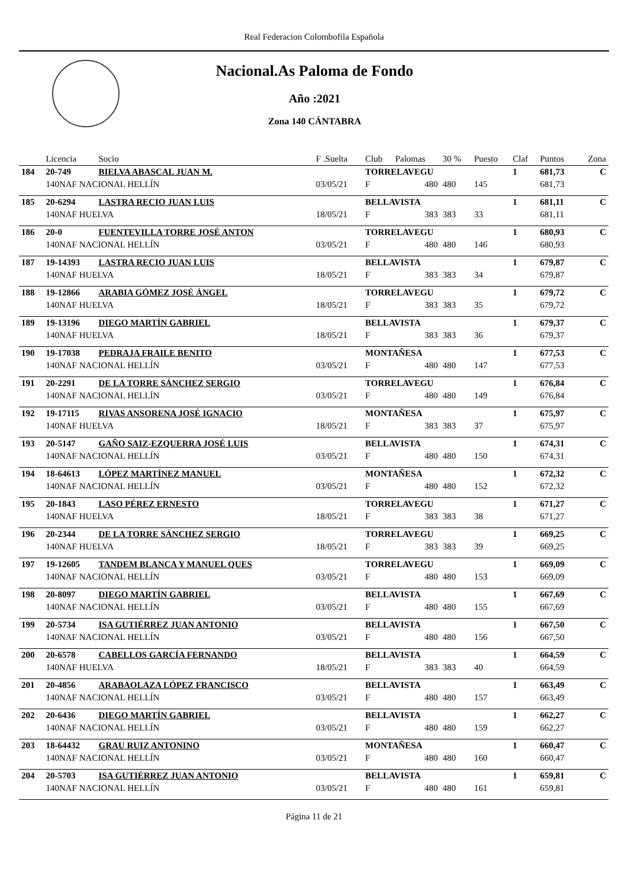Real Federacion Colombofila Española
Nacional.As Paloma de Fondo
Año :2021
Zona 140 CÁNTABRA
| | Licencia | Socio | F .Suelta | Club | Palomas | 30 % | Puesto | Claf | Puntos | Zona |
| --- | --- | --- | --- | --- | --- | --- | --- | --- | --- | --- |
| 184 | 20-749 | BIELVA ABASCAL JUAN M. | | TORRELAVEGU | | | | 1 | 681,73 | C |
| | 140NAF NACIONAL HELLÍN | | 03/05/21 | F | 480 | 480 | 145 | | 681,73 | |
| 185 | 20-6294 | LASTRA RECIO JUAN LUIS | | BELLAVISTA | | | | 1 | 681,11 | C |
| | 140NAF HUELVA | | 18/05/21 | F | 383 | 383 | 33 | | 681,11 | |
| 186 | 20-0 | FUENTEVILLA TORRE JOSÉ ANTON | | TORRELAVEGU | | | | 1 | 680,93 | C |
| | 140NAF NACIONAL HELLÍN | | 03/05/21 | F | 480 | 480 | 146 | | 680,93 | |
| 187 | 19-14393 | LASTRA RECIO JUAN LUIS | | BELLAVISTA | | | | 1 | 679,87 | C |
| | 140NAF HUELVA | | 18/05/21 | F | 383 | 383 | 34 | | 679,87 | |
| 188 | 19-12866 | ARABIA GÓMEZ JOSÉ ÁNGEL | | TORRELAVEGU | | | | 1 | 679,72 | C |
| | 140NAF HUELVA | | 18/05/21 | F | 383 | 383 | 35 | | 679,72 | |
| 189 | 19-13196 | DIEGO MARTÍN GABRIEL | | BELLAVISTA | | | | 1 | 679,37 | C |
| | 140NAF HUELVA | | 18/05/21 | F | 383 | 383 | 36 | | 679,37 | |
| 190 | 19-17038 | PEDRAJA FRAILE BENITO | | MONTAÑESA | | | | 1 | 677,53 | C |
| | 140NAF NACIONAL HELLÍN | | 03/05/21 | F | 480 | 480 | 147 | | 677,53 | |
| 191 | 20-2291 | DE LA TORRE SÁNCHEZ SERGIO | | TORRELAVEGU | | | | 1 | 676,84 | C |
| | 140NAF NACIONAL HELLÍN | | 03/05/21 | F | 480 | 480 | 149 | | 676,84 | |
| 192 | 19-17115 | RIVAS ANSORENA JOSÉ IGNACIO | | MONTAÑESA | | | | 1 | 675,97 | C |
| | 140NAF HUELVA | | 18/05/21 | F | 383 | 383 | 37 | | 675,97 | |
| 193 | 20-5147 | GAÑO SAIZ-EZQUERRA JOSÉ LUIS | | BELLAVISTA | | | | 1 | 674,31 | C |
| | 140NAF NACIONAL HELLÍN | | 03/05/21 | F | 480 | 480 | 150 | | 674,31 | |
| 194 | 18-64613 | LÓPEZ MARTÍNEZ MANUEL | | MONTAÑESA | | | | 1 | 672,32 | C |
| | 140NAF NACIONAL HELLÍN | | 03/05/21 | F | 480 | 480 | 152 | | 672,32 | |
| 195 | 20-1843 | LASO PÉREZ ERNESTO | | TORRELAVEGU | | | | 1 | 671,27 | C |
| | 140NAF HUELVA | | 18/05/21 | F | 383 | 383 | 38 | | 671,27 | |
| 196 | 20-2344 | DE LA TORRE SÁNCHEZ SERGIO | | TORRELAVEGU | | | | 1 | 669,25 | C |
| | 140NAF HUELVA | | 18/05/21 | F | 383 | 383 | 39 | | 669,25 | |
| 197 | 19-12605 | TANDEM BLANCA Y MANUEL QUES | | TORRELAVEGU | | | | 1 | 669,09 | C |
| | 140NAF NACIONAL HELLÍN | | 03/05/21 | F | 480 | 480 | 153 | | 669,09 | |
| 198 | 20-8097 | DIEGO MARTÍN GABRIEL | | BELLAVISTA | | | | 1 | 667,69 | C |
| | 140NAF NACIONAL HELLÍN | | 03/05/21 | F | 480 | 480 | 155 | | 667,69 | |
| 199 | 20-5734 | ISA GUTIÉRREZ JUAN ANTONIO | | BELLAVISTA | | | | 1 | 667,50 | C |
| | 140NAF NACIONAL HELLÍN | | 03/05/21 | F | 480 | 480 | 156 | | 667,50 | |
| 200 | 20-6578 | CABELLOS GARCÍA FERNANDO | | BELLAVISTA | | | | 1 | 664,59 | C |
| | 140NAF HUELVA | | 18/05/21 | F | 383 | 383 | 40 | | 664,59 | |
| 201 | 20-4856 | ARABAOLAZA LÓPEZ FRANCISCO | | BELLAVISTA | | | | 1 | 663,49 | C |
| | 140NAF NACIONAL HELLÍN | | 03/05/21 | F | 480 | 480 | 157 | | 663,49 | |
| 202 | 20-6436 | DIEGO MARTÍN GABRIEL | | BELLAVISTA | | | | 1 | 662,27 | C |
| | 140NAF NACIONAL HELLÍN | | 03/05/21 | F | 480 | 480 | 159 | | 662,27 | |
| 203 | 18-64432 | GRAU RUIZ ANTONINO | | MONTAÑESA | | | | 1 | 660,47 | C |
| | 140NAF NACIONAL HELLÍN | | 03/05/21 | F | 480 | 480 | 160 | | 660,47 | |
| 204 | 20-5703 | ISA GUTIÉRREZ JUAN ANTONIO | | BELLAVISTA | | | | 1 | 659,81 | C |
| | 140NAF NACIONAL HELLÍN | | 03/05/21 | F | 480 | 480 | 161 | | 659,81 | |
Página 11 de 21